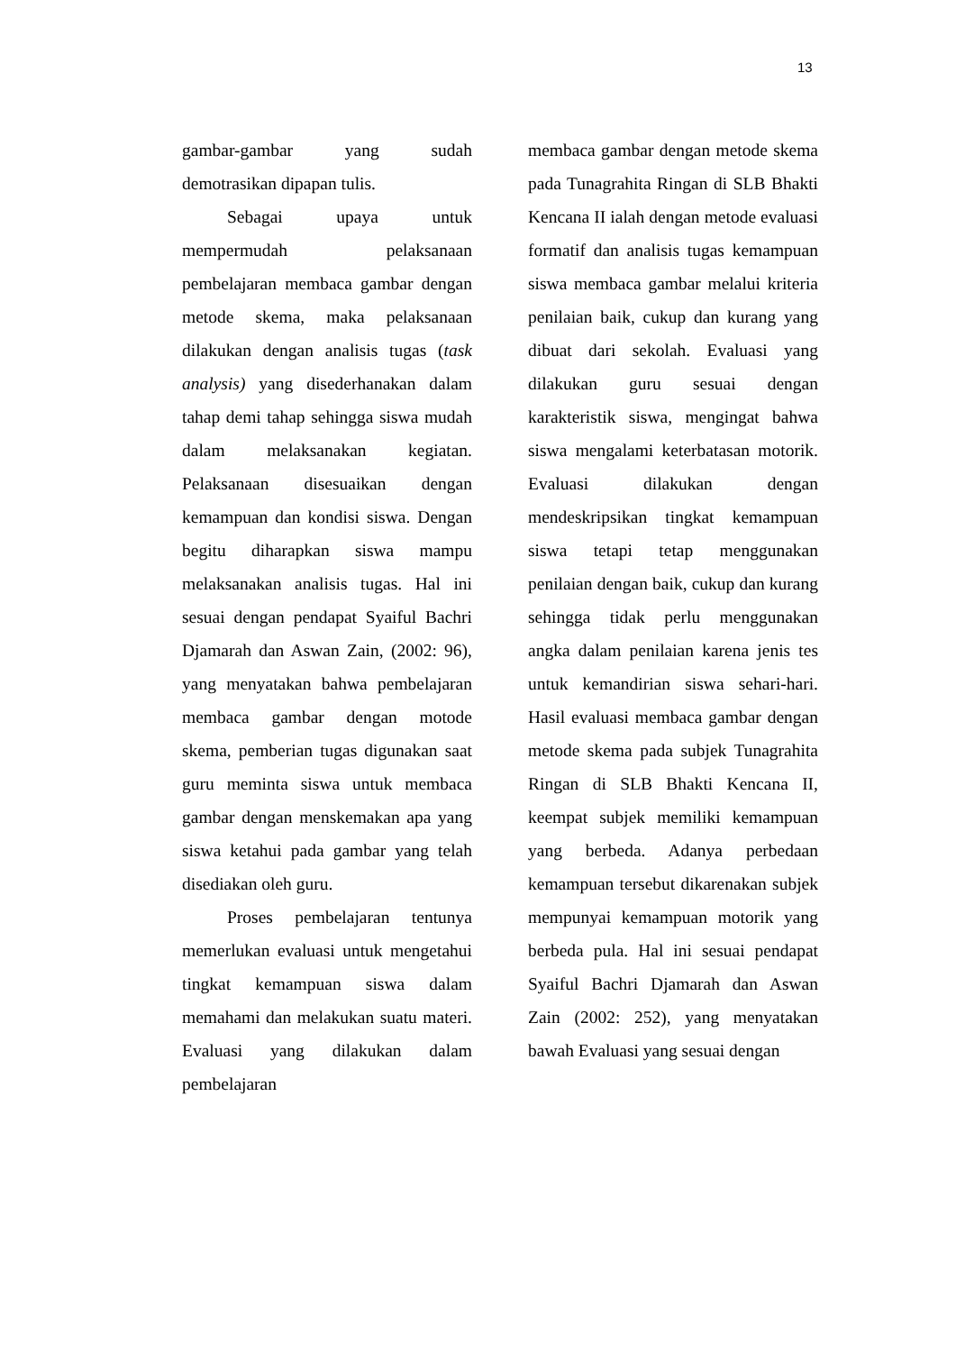13
gambar-gambar yang sudah demotrasikan dipapan tulis.
Sebagai upaya untuk mempermudah pelaksanaan pembelajaran membaca gambar dengan metode skema, maka pelaksanaan dilakukan dengan analisis tugas (task analysis) yang disederhanakan dalam tahap demi tahap sehingga siswa mudah dalam melaksanakan kegiatan. Pelaksanaan disesuaikan dengan kemampuan dan kondisi siswa. Dengan begitu diharapkan siswa mampu melaksanakan analisis tugas. Hal ini sesuai dengan pendapat Syaiful Bachri Djamarah dan Aswan Zain, (2002: 96), yang menyatakan bahwa pembelajaran membaca gambar dengan motode skema, pemberian tugas digunakan saat guru meminta siswa untuk membaca gambar dengan menskemakan apa yang siswa ketahui pada gambar yang telah disediakan oleh guru.
Proses pembelajaran tentunya memerlukan evaluasi untuk mengetahui tingkat kemampuan siswa dalam memahami dan melakukan suatu materi. Evaluasi yang dilakukan dalam pembelajaran
membaca gambar dengan metode skema pada Tunagrahita Ringan di SLB Bhakti Kencana II ialah dengan metode evaluasi formatif dan analisis tugas kemampuan siswa membaca gambar melalui kriteria penilaian baik, cukup dan kurang yang dibuat dari sekolah. Evaluasi yang dilakukan guru sesuai dengan karakteristik siswa, mengingat bahwa siswa mengalami keterbatasan motorik. Evaluasi dilakukan dengan mendeskripsikan tingkat kemampuan siswa tetapi tetap menggunakan penilaian dengan baik, cukup dan kurang sehingga tidak perlu menggunakan angka dalam penilaian karena jenis tes untuk kemandirian siswa sehari-hari. Hasil evaluasi membaca gambar dengan metode skema pada subjek Tunagrahita Ringan di SLB Bhakti Kencana II, keempat subjek memiliki kemampuan yang berbeda. Adanya perbedaan kemampuan tersebut dikarenakan subjek mempunyai kemampuan motorik yang berbeda pula. Hal ini sesuai pendapat Syaiful Bachri Djamarah dan Aswan Zain (2002: 252), yang menyatakan bawah Evaluasi yang sesuai dengan